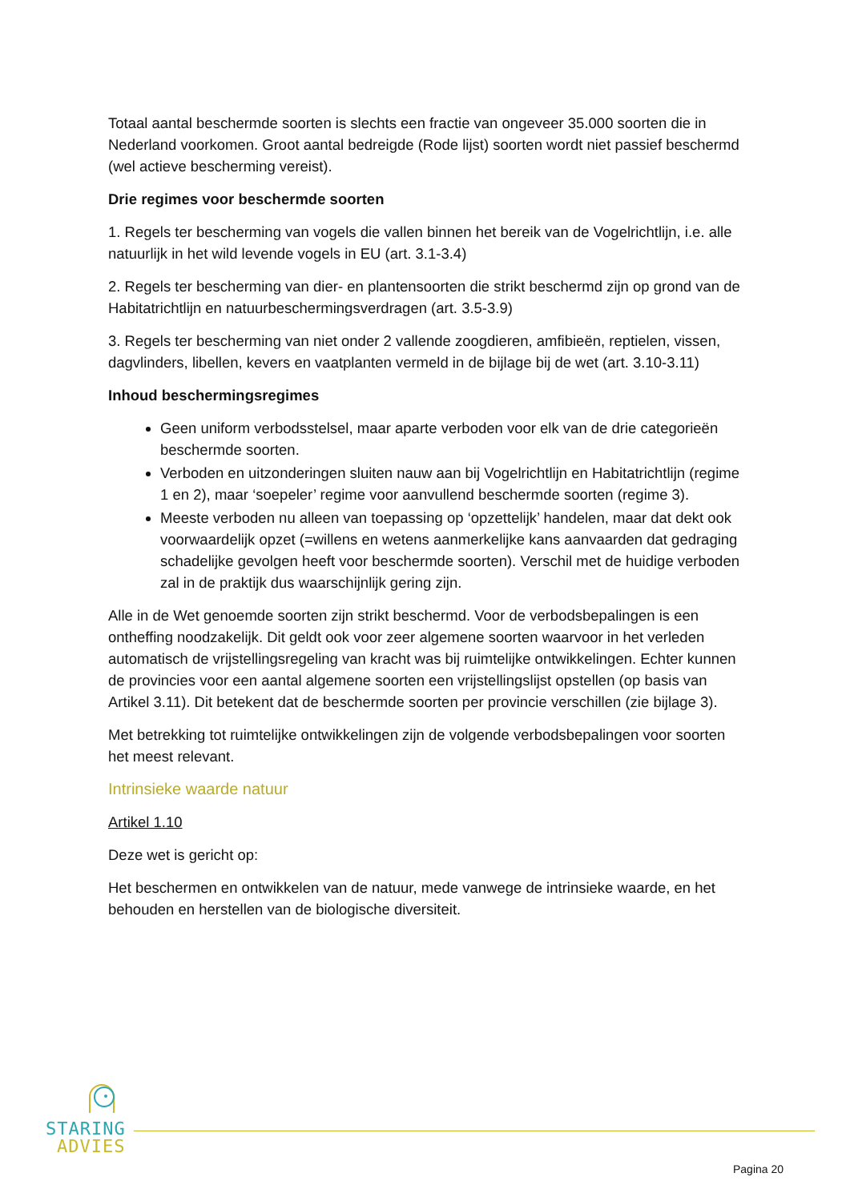Totaal aantal beschermde soorten is slechts een fractie van ongeveer 35.000 soorten die in Nederland voorkomen. Groot aantal bedreigde (Rode lijst) soorten wordt niet passief beschermd (wel actieve bescherming vereist).
Drie regimes voor beschermde soorten
1. Regels ter bescherming van vogels die vallen binnen het bereik van de Vogelrichtlijn, i.e. alle natuurlijk in het wild levende vogels in EU (art. 3.1-3.4)
2. Regels ter bescherming van dier- en plantensoorten die strikt beschermd zijn op grond van de Habitatrichtlijn en natuurbeschermingsverdragen (art. 3.5-3.9)
3. Regels ter bescherming van niet onder 2 vallende zoogdieren, amfibieën, reptielen, vissen, dagvlinders, libellen, kevers en vaatplanten vermeld in de bijlage bij de wet (art. 3.10-3.11)
Inhoud beschermingsregimes
Geen uniform verbodsstelsel, maar aparte verboden voor elk van de drie categorieën beschermde soorten.
Verboden en uitzonderingen sluiten nauw aan bij Vogelrichtlijn en Habitatrichtlijn (regime 1 en 2), maar ‘soepeler’ regime voor aanvullend beschermde soorten (regime 3).
Meeste verboden nu alleen van toepassing op ‘opzettelijk’ handelen, maar dat dekt ook voorwaardelijk opzet (=willens en wetens aanmerkelijke kans aanvaarden dat gedraging schadelijke gevolgen heeft voor beschermde soorten). Verschil met de huidige verboden zal in de praktijk dus waarschijnlijk gering zijn.
Alle in de Wet genoemde soorten zijn strikt beschermd. Voor de verbodsbepalingen is een ontheffing noodzakelijk. Dit geldt ook voor zeer algemene soorten waarvoor in het verleden automatisch de vrijstellingsregeling van kracht was bij ruimtelijke ontwikkelingen. Echter kunnen de provincies voor een aantal algemene soorten een vrijstellingslijst opstellen (op basis van Artikel 3.11). Dit betekent dat de beschermde soorten per provincie verschillen (zie bijlage 3).
Met betrekking tot ruimtelijke ontwikkelingen zijn de volgende verbodsbepalingen voor soorten het meest relevant.
Intrinsieke waarde natuur
Artikel 1.10
Deze wet is gericht op:
Het beschermen en ontwikkelen van de natuur, mede vanwege de intrinsieke waarde, en het behouden en herstellen van de biologische diversiteit.
STARING
ADVIES
Pagina 20